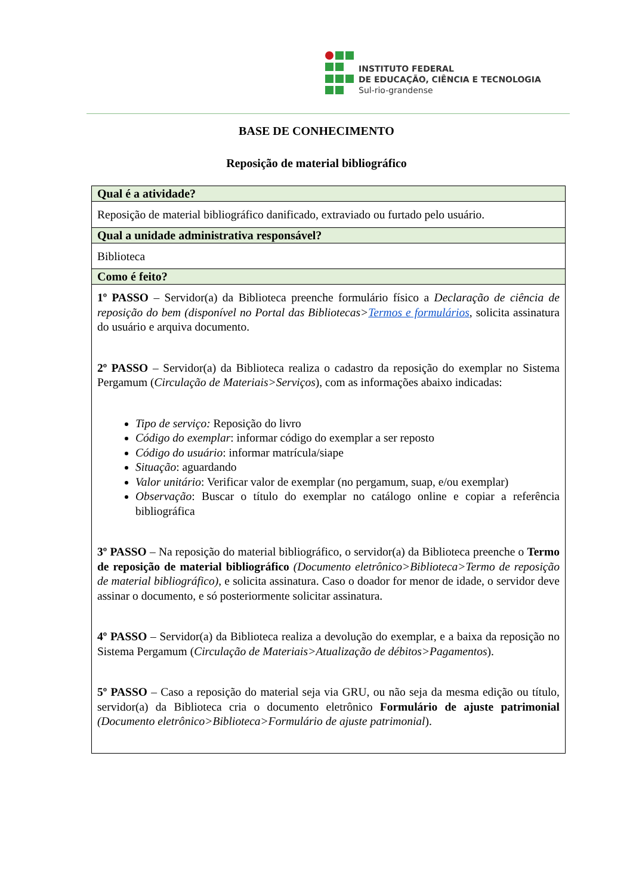INSTITUTO FEDERAL
DE EDUCAÇÃO, CIÊNCIA E TECNOLOGIA
Sul-rio-grandense
BASE DE CONHECIMENTO
Reposição de material bibliográfico
| Qual é a atividade? |
| --- |
| Reposição de material bibliográfico danificado, extraviado ou furtado pelo usuário. |
| Qual a unidade administrativa responsável? |
| Biblioteca |
| Como é feito? |
| 1º PASSO – Servidor(a) da Biblioteca preenche formulário físico a Declaração de ciência de reposição do bem (disponível no Portal das Bibliotecas> Termos e formulários , solicita assinatura do usuário e arquiva documento. 2º PASSO – Servidor(a) da Biblioteca realiza o cadastro da reposição do exemplar no Sistema Pergamum ( Circulação de Materiais>Serviços ), com as informações abaixo indicadas: Tipo de serviço: Reposição do livro Código do exemplar : informar código do exemplar a ser reposto Código do usuário : informar matrícula/siape Situação : aguardando Valor unitário : Verificar valor de exemplar (no pergamum, suap, e/ou exemplar) Observação : Buscar o título do exemplar no catálogo online e copiar a referência bibliográfica 3º PASSO – Na reposição do material bibliográfico, o servidor(a) da Biblioteca preenche o Termo de reposição de material bibliográfico (Documento eletrônico>Biblioteca>Termo de reposição de material bibliográfico) , e solicita assinatura. Caso o doador for menor de idade, o servidor deve assinar o documento, e só posteriormente solicitar assinatura. 4º PASSO – Servidor(a) da Biblioteca realiza a devolução do exemplar, e a baixa da reposição no Sistema Pergamum ( Circulação de Materiais>Atualização de débitos>Pagamentos ). 5º PASSO – Caso a reposição do material seja via GRU, ou não seja da mesma edição ou título, servidor(a) da Biblioteca cria o documento eletrônico Formulário de ajuste patrimonial (Documento eletrônico>Biblioteca>Formulário de ajuste patrimonial ). |